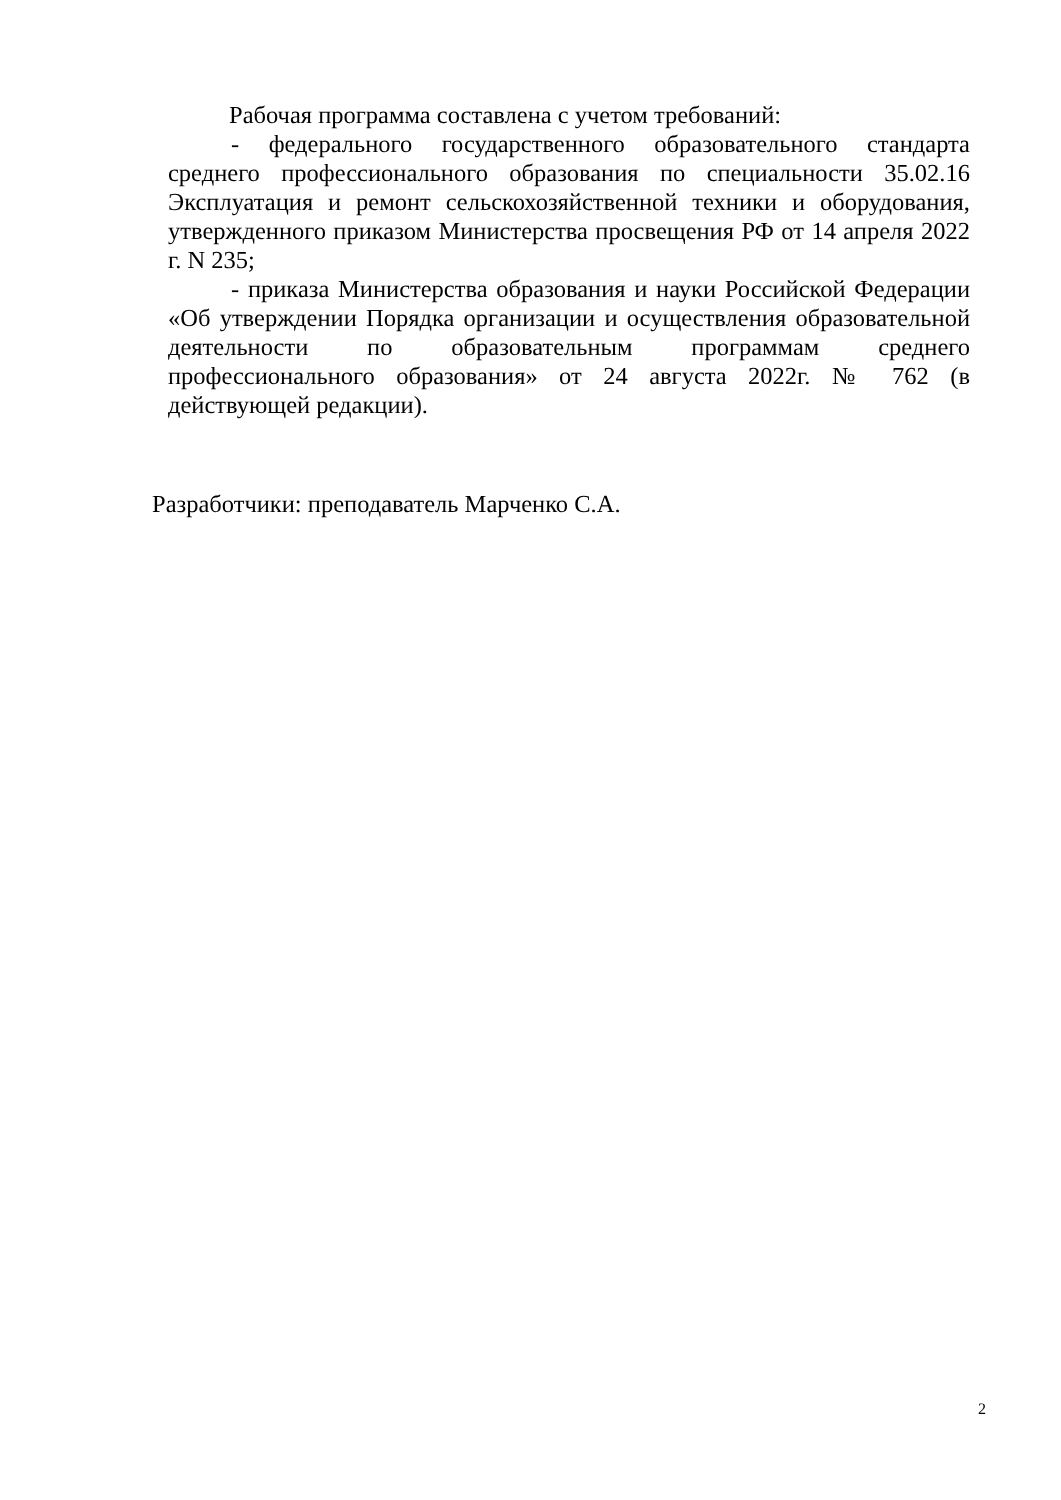Рабочая программа составлена с учетом требований:
- федерального государственного образовательного стандарта среднего профессионального образования по специальности 35.02.16 Эксплуатация и ремонт сельскохозяйственной техники и оборудования, утвержденного приказом Министерства просвещения РФ от 14 апреля 2022 г. N 235;
- приказа Министерства образования и науки Российской Федерации «Об утверждении Порядка организации и осуществления образовательной деятельности по образовательным программам среднего профессионального образования» от 24 августа 2022г. № 762 (в действующей редакции).
Разработчики: преподаватель Марченко С.А.
2